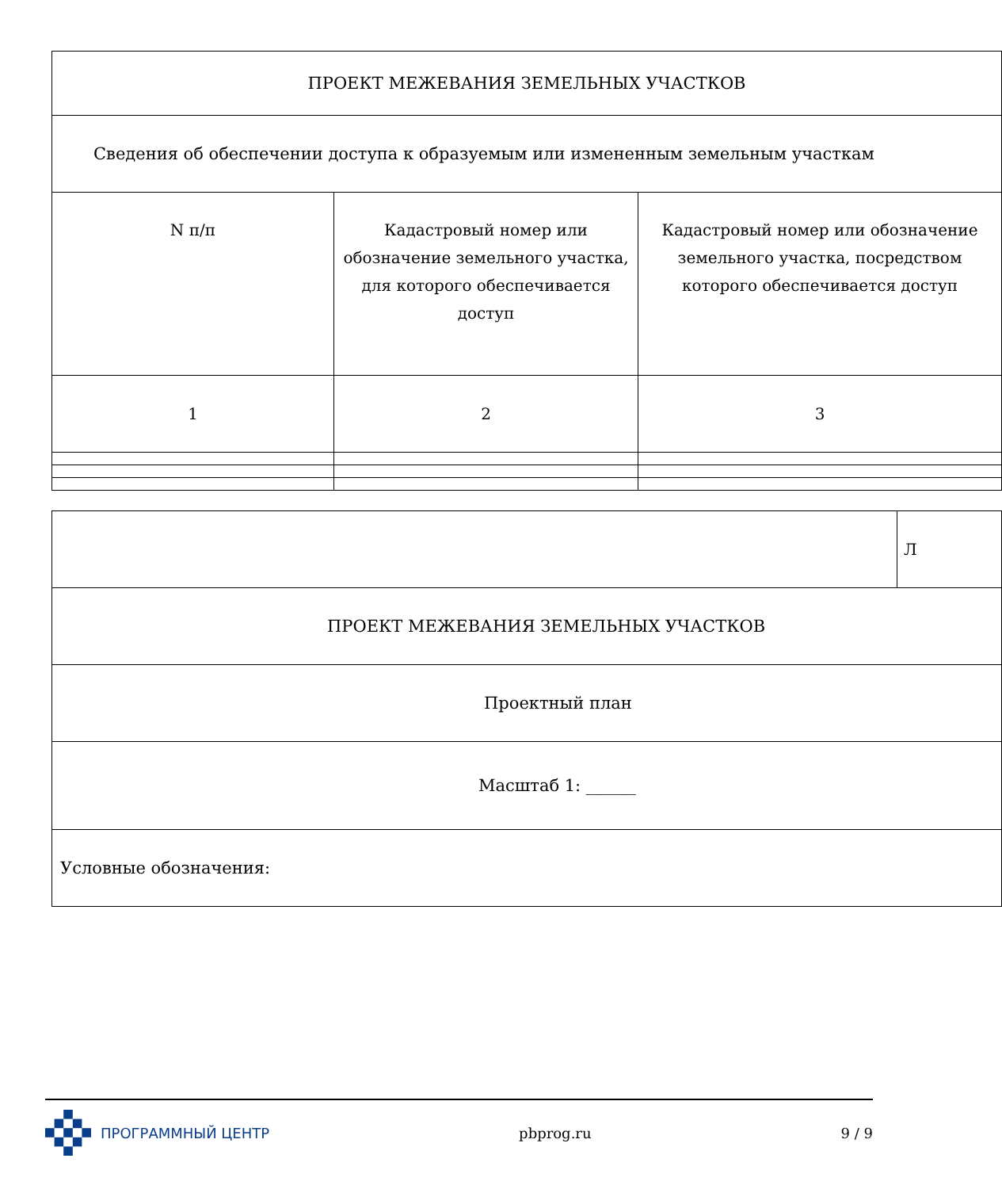| ПРОЕКТ МЕЖЕВАНИЯ ЗЕМЕЛЬНЫХ УЧАСТКОВ | | |
| Сведения об обеспечении доступа к образуемым или измененным земельным участкам | | |
| N п/п | Кадастровый номер или обозначение земельного участка, для которого обеспечивается доступ | Кадастровый номер или обозначение земельного участка, посредством которого обеспечивается доступ |
| 1 | 2 | 3 |
| | Л |
| ПРОЕКТ МЕЖЕВАНИЯ ЗЕМЕЛЬНЫХ УЧАСТКОВ | |
| Проектный план | |
| Масштаб 1: ______ | |
| Условные обозначения: | |
ПРОГРАММНЫЙ ЦЕНТР pbprog.ru 9 / 9